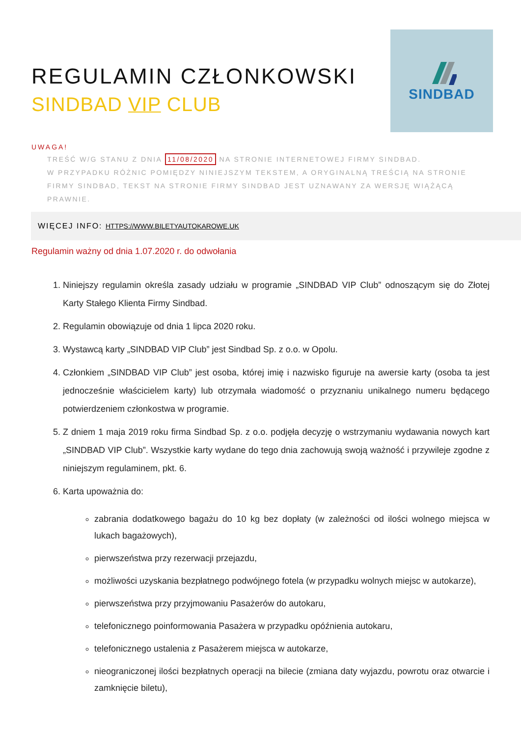REGULAMIN CZŁONKOWSKI
SINDBAD VIP CLUB
SINDBAD
UWAGA!
TREŚĆ W/G STANU Z DNIA 11/08/2020 NA STRONIE INTERNETOWEJ FIRMY SINDBAD.
W PRZYPADKU RÓŻNIC POMIĘDZY NINIEJSZYM TEKSTEM, A ORYGINALNĄ TREŚCIĄ NA STRONIE FIRMY SINDBAD, TEKST NA STRONIE FIRMY SINDBAD JEST UZNAWANY ZA WERSJĘ WIĄŻĄCĄ PRAWNIE.
WIĘCEJ INFO: HTTPS://WWW.BILETYAUTOKAROWE.UK
Regulamin ważny od dnia 1.07.2020 r. do odwołania
1. Niniejszy regulamin określa zasady udziału w programie „SINDBAD VIP Club” odnoszącym się do Złotej Karty Stałego Klienta Firmy Sindbad.
2. Regulamin obowiązuje od dnia 1 lipca 2020 roku.
3. Wystawcą karty „SINDBAD VIP Club” jest Sindbad Sp. z o.o. w Opolu.
4. Członkiem „SINDBAD VIP Club” jest osoba, której imię i nazwisko figuruje na awersie karty (osoba ta jest jednocześnie właścicielem karty) lub otrzymała wiadomość o przyznaniu unikalnego numeru będącego potwierdzeniem członkostwa w programie.
5. Z dniem 1 maja 2019 roku firma Sindbad Sp. z o.o. podjęła decyzję o wstrzymaniu wydawania nowych kart „SINDBAD VIP Club”. Wszystkie karty wydane do tego dnia zachowują swoją ważność i przywileje zgodne z niniejszym regulaminem, pkt. 6.
6. Karta upoważnia do:
zabrania dodatkowego bagażu do 10 kg bez dopłaty (w zależności od ilości wolnego miejsca w lukach bagażowych),
pierwszeństwa przy rezerwacji przejazdu,
możliwości uzyskania bezpłatnego podwójnego fotela (w przypadku wolnych miejsc w autokarze),
pierwszeństwa przy przyjmowaniu Pasażerów do autokaru,
telefonicznego poinformowania Pasażera w przypadku opóźnienia autokaru,
telefonicznego ustalenia z Pasażerem miejsca w autokarze,
nieograniczonej ilości bezpłatnych operacji na bilecie (zmiana daty wyjazdu, powrotu oraz otwarcie i zamknięcie biletu),